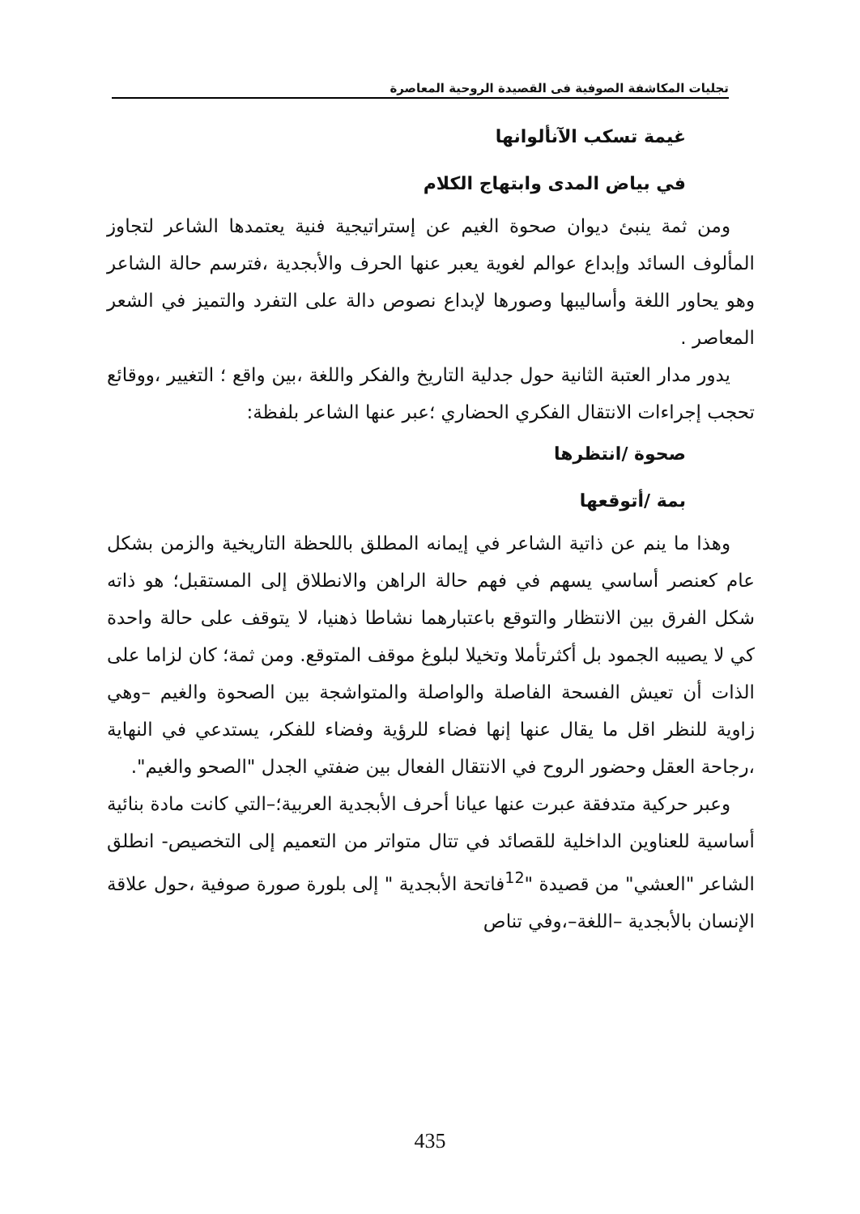تجليات المكاشفة الصوفية فى القصيدة الروحية المعاصرة
غيمة تسكب الآنألوانها
في بياض المدى وابتهاج الكلام
ومن ثمة ينبئ ديوان صحوة الغيم عن إستراتيجية فنية يعتمدها الشاعر لتجاوز المألوف السائد وإبداع عوالم لغوية يعبر عنها الحرف والأبجدية ،فترسم حالة الشاعر وهو يحاور اللغة وأساليبها وصورها لإبداع نصوص دالة على التفرد والتميز في الشعر المعاصر .
يدور مدار العتبة الثانية حول جدلية التاريخ والفكر واللغة ،بين واقع ؛ التغيير ،ووقائع تحجب إجراءات الانتقال الفكري الحضاري ؛عبر عنها الشاعر بلفظة:
صحوة /انتظرها
بمة /أتوقعها
وهذا ما ينم عن ذاتية الشاعر في إيمانه المطلق باللحظة التاريخية والزمن بشكل عام كعنصر أساسي يسهم في فهم حالة الراهن والانطلاق إلى المستقبل؛ هو ذاته شكل الفرق بين الانتظار والتوقع باعتبارهما نشاطا ذهنيا، لا يتوقف على حالة واحدة كي لا يصيبه الجمود بل أكثرتأملا وتخيلا لبلوغ موقف المتوقع. ومن ثمة؛ كان لزاما على الذات أن تعيش الفسحة الفاصلة والواصلة والمتواشجة بين الصحوة والغيم –وهي زاوية للنظر اقل ما يقال عنها إنها فضاء للرؤية وفضاء للفكر، يستدعي في النهاية ،رجاحة العقل وحضور الروح في الانتقال الفعال بين ضفتي الجدل "الصحو والغيم".
وعبر حركية متدفقة عبرت عنها عيانا أحرف الأبجدية العربية؛–التي كانت مادة بنائية أساسية للعناوين الداخلية للقصائد في تتال متواتر من التعميم إلى التخصيص- انطلق الشاعر "العشي" من قصيدة "<sup>12</sup>فاتحة الأبجدية " إلى بلورة صورة صوفية ،حول علاقة الإنسان بالأبجدية –اللغة–،وفي تناص
435